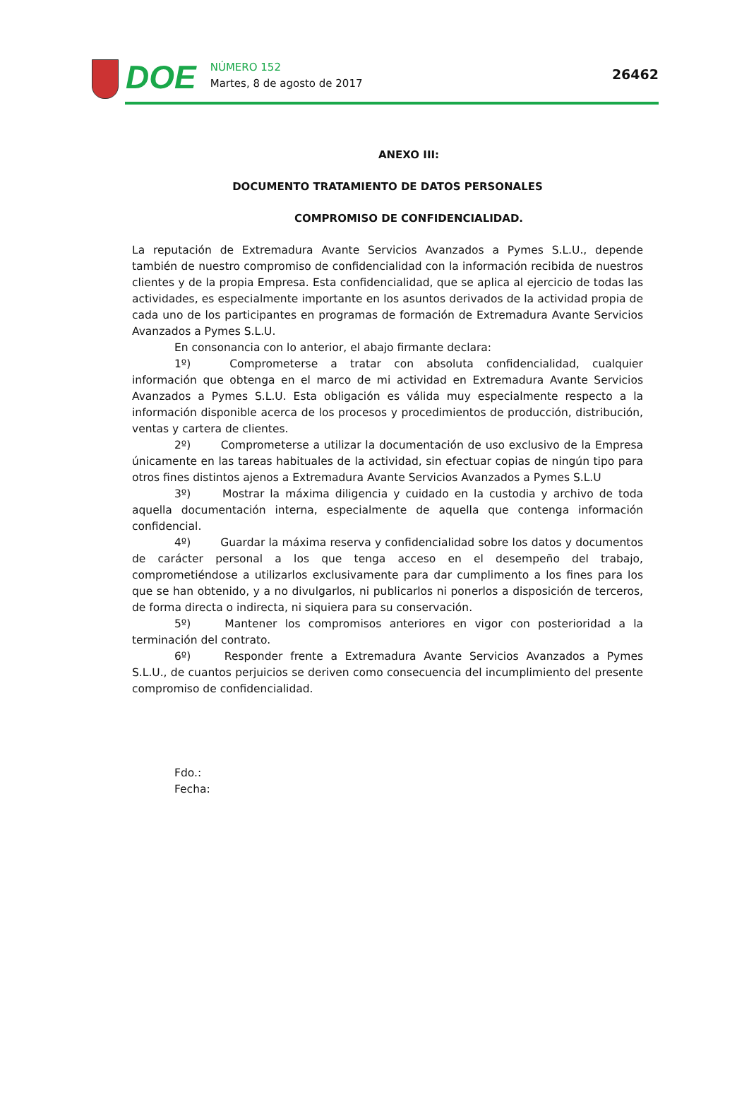DOE
NÚMERO 152
Martes, 8 de agosto de 2017
26462
ANEXO III:
DOCUMENTO TRATAMIENTO DE DATOS PERSONALES
COMPROMISO DE CONFIDENCIALIDAD.
La reputación de Extremadura Avante Servicios Avanzados a Pymes S.L.U., depende también de nuestro compromiso de confidencialidad con la información recibida de nuestros clientes y de la propia Empresa. Esta confidencialidad, que se aplica al ejercicio de todas las actividades, es especialmente importante en los asuntos derivados de la actividad propia de cada uno de los participantes en programas de formación de Extremadura Avante Servicios Avanzados a Pymes S.L.U.
En consonancia con lo anterior, el abajo firmante declara:
1º) Comprometerse a tratar con absoluta confidencialidad, cualquier información que obtenga en el marco de mi actividad en Extremadura Avante Servicios Avanzados a Pymes S.L.U. Esta obligación es válida muy especialmente respecto a la información disponible acerca de los procesos y procedimientos de producción, distribución, ventas y cartera de clientes.
2º) Comprometerse a utilizar la documentación de uso exclusivo de la Empresa únicamente en las tareas habituales de la actividad, sin efectuar copias de ningún tipo para otros fines distintos ajenos a Extremadura Avante Servicios Avanzados a Pymes S.L.U
3º) Mostrar la máxima diligencia y cuidado en la custodia y archivo de toda aquella documentación interna, especialmente de aquella que contenga información confidencial.
4º) Guardar la máxima reserva y confidencialidad sobre los datos y documentos de carácter personal a los que tenga acceso en el desempeño del trabajo, comprometiéndose a utilizarlos exclusivamente para dar cumplimento a los fines para los que se han obtenido, y a no divulgarlos, ni publicarlos ni ponerlos a disposición de terceros, de forma directa o indirecta, ni siquiera para su conservación.
5º) Mantener los compromisos anteriores en vigor con posterioridad a la terminación del contrato.
6º) Responder frente a Extremadura Avante Servicios Avanzados a Pymes S.L.U., de cuantos perjuicios se deriven como consecuencia del incumplimiento del presente compromiso de confidencialidad.
Fdo.:
Fecha: